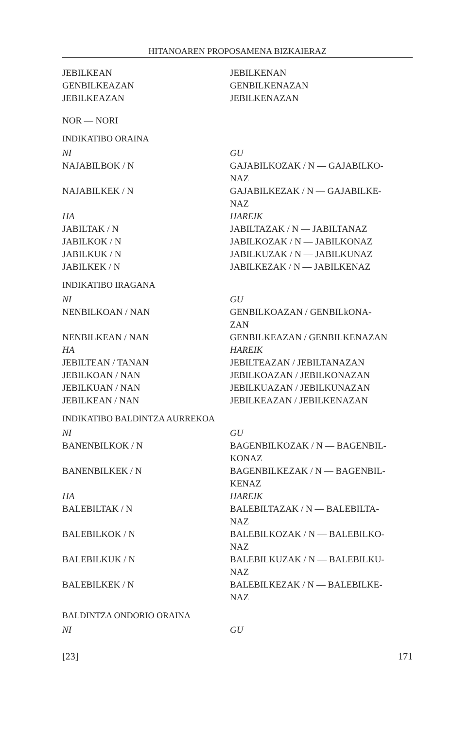HITANOAREN PROPOSAMENA BIZKAIERAZ
JEBILKEAN JEBILKENAN
GENBILKEAZAN GENBILKENAZAN
JEBILKEAZAN JEBILKENAZAN
NOR — NORI
INDIKATIBO ORAINA
NI GU
NAJABILBOK / N GAJABILKOZAK / N — GAJABILKO-
NAZ
NAJABILKEK / N GAJABILKEZAK / N — GAJABILKE-
NAZ
HA HAREIK
JABILTAK / N JABILTAZAK / N — JABILTANAZ
JABILKOK / N JABILKOZAK / N — JABILKONAZ
JABILKUK / N JABILKUZAK / N — JABILKUNAZ
JABILKEK / N JABILKEZAK / N — JABILKENAZ
INDIKATIBO IRAGANA
NI GU
NENBILKOAN / NAN GENBILKOAZAN / GENBILkONA-
ZAN
NENBILKEAN / NAN GENBILKEAZAN / GENBILKENAZAN
HA HAREIK
JEBILTEAN / TANAN JEBILTEAZAN / JEBILTANAZAN
JEBILKOAN / NAN JEBILKOAZAN / JEBILKONAZAN
JEBILKUAN / NAN JEBILKUAZAN / JEBILKUNAZAN
JEBILKEAN / NAN JEBILKEAZAN / JEBILKENAZAN
INDIKATIBO BALDINTZA AURREKOA
NI GU
BANENBILKOK / N BAGENBILKOZAK / N — BAGENBIL-
KONAZ
BANENBILKEK / N BAGENBILKEZAK / N — BAGENBIL-
KENAZ
HA HAREIK
BALEBILTAK / N BALEBILTAZAK / N — BALEBILTA-
NAZ
BALEBILKOK / N BALEBILKOZAK / N — BALEBILKO-
NAZ
BALEBILKUK / N BALEBILKUZAK / N — BALEBILKU-
NAZ
BALEBILKEK / N BALEBILKEZAK / N — BALEBILKE-
NAZ
BALDINTZA ONDORIO ORAINA
NI GU
[23] 171